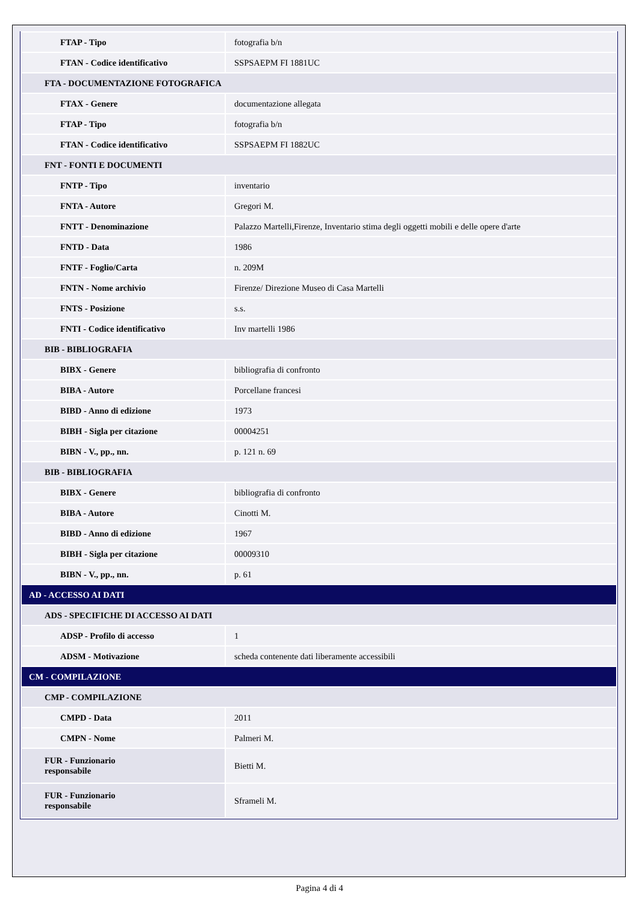| FTAP - Tipo | fotografia b/n |
| FTAN - Codice identificativo | SSPSAEPM FI 1881UC |
| FTA - DOCUMENTAZIONE FOTOGRAFICA | |
| FTAX - Genere | documentazione allegata |
| FTAP - Tipo | fotografia b/n |
| FTAN - Codice identificativo | SSPSAEPM FI 1882UC |
| FNT - FONTI E DOCUMENTI | |
| FNTP - Tipo | inventario |
| FNTA - Autore | Gregori M. |
| FNTT - Denominazione | Palazzo Martelli,Firenze, Inventario stima degli oggetti mobili e delle opere d'arte |
| FNTD - Data | 1986 |
| FNTF - Foglio/Carta | n. 209M |
| FNTN - Nome archivio | Firenze/ Direzione Museo di Casa Martelli |
| FNTS - Posizione | s.s. |
| FNTI - Codice identificativo | Inv martelli 1986 |
| BIB - BIBLIOGRAFIA | |
| BIBX - Genere | bibliografia di confronto |
| BIBA - Autore | Porcellane francesi |
| BIBD - Anno di edizione | 1973 |
| BIBH - Sigla per citazione | 00004251 |
| BIBN - V., pp., nn. | p. 121 n. 69 |
| BIB - BIBLIOGRAFIA | |
| BIBX - Genere | bibliografia di confronto |
| BIBA - Autore | Cinotti M. |
| BIBD - Anno di edizione | 1967 |
| BIBH - Sigla per citazione | 00009310 |
| BIBN - V., pp., nn. | p. 61 |
| AD - ACCESSO AI DATI | |
| ADS - SPECIFICHE DI ACCESSO AI DATI | |
| ADSP - Profilo di accesso | 1 |
| ADSM - Motivazione | scheda contenente dati liberamente accessibili |
| CM - COMPILAZIONE | |
| CMP - COMPILAZIONE | |
| CMPD - Data | 2011 |
| CMPN - Nome | Palmeri M. |
| FUR - Funzionario responsabile | Bietti M. |
| FUR - Funzionario responsabile | Sframeli M. |
Pagina 4 di 4